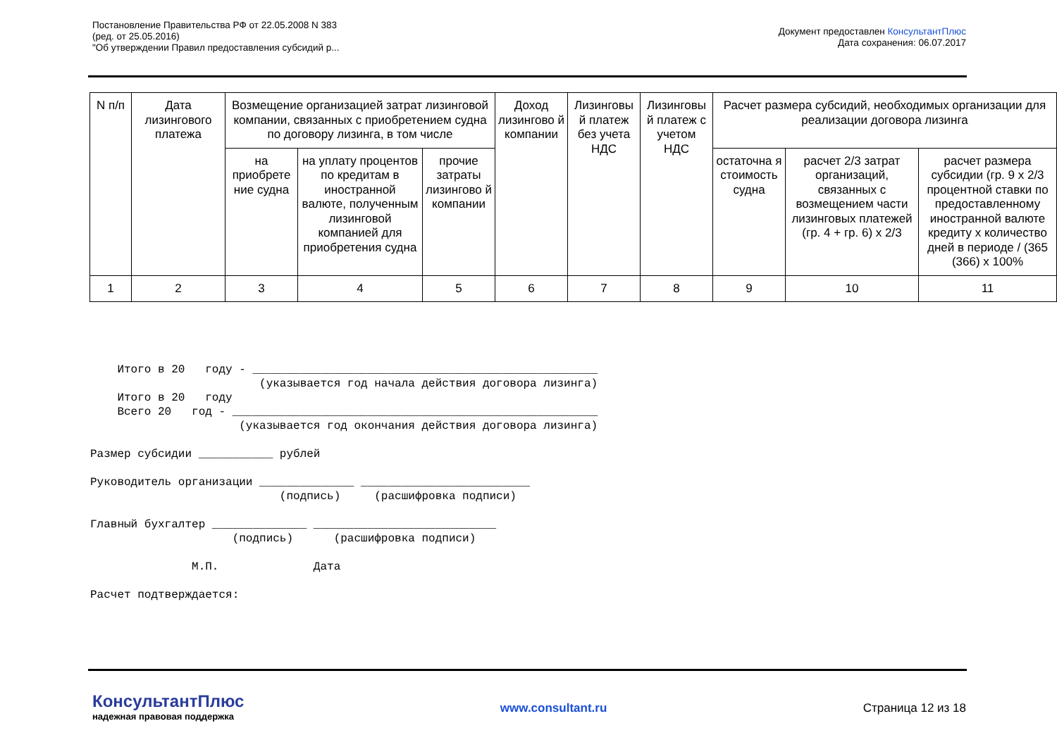Постановление Правительства РФ от 22.05.2008 N 383
(ред. от 25.05.2016)
"Об утверждении Правил предоставления субсидий р...
Документ предоставлен КонсультантПлюс
Дата сохранения: 06.07.2017
| N п/п | Дата лизингового платежа | Возмещение организацией затрат лизинговой компании, связанных с приобретением судна по договору лизинга, в том числе | | | Доход лизингово й компании | Лизинговы й платеж без учета НДС | Лизинговы й платеж с учетом НДС | Расчет размера субсидий, необходимых организации для реализации договора лизинга | | |
| --- | --- | --- | --- | --- | --- | --- | --- | --- | --- | --- |
| | | на приобрете ние судна | на уплату процентов по кредитам в иностранной валюте, полученным лизинговой компанией для приобретения судна | прочие затраты лизингово й компании | | | | остаточна я стоимость судна | расчет 2/3 затрат организаций, связанных с возмещением части лизинговых платежей (гр. 4 + гр. 6) x 2/3 | расчет размера субсидии (гр. 9 x 2/3 процентной ставки по предоставленному иностранной валюте кредиту x количество дней в периоде / (365 (366) x 100% |
| 1 | 2 | 3 | 4 | 5 | 6 | 7 | 8 | 9 | 10 | 11 |
    Итого в 20   году - ___________________________________________________
                         (указывается год начала действия договора лизинга)
    Итого в 20   году
    Всего 20   год - ______________________________________________________
                      (указывается год окончания действия договора лизинга)

Размер субсидии ___________ рублей

Руководитель организации ______________ _________________________
                            (подпись)     (расшифровка подписи)

Главный бухгалтер ______________ ___________________________
                     (подпись)      (расшифровка подписи)

               М.П.              Дата

Расчет подтверждается:
КонсультантПлюс
надежная правовая поддержка
www.consultant.ru Страница 12 из 18